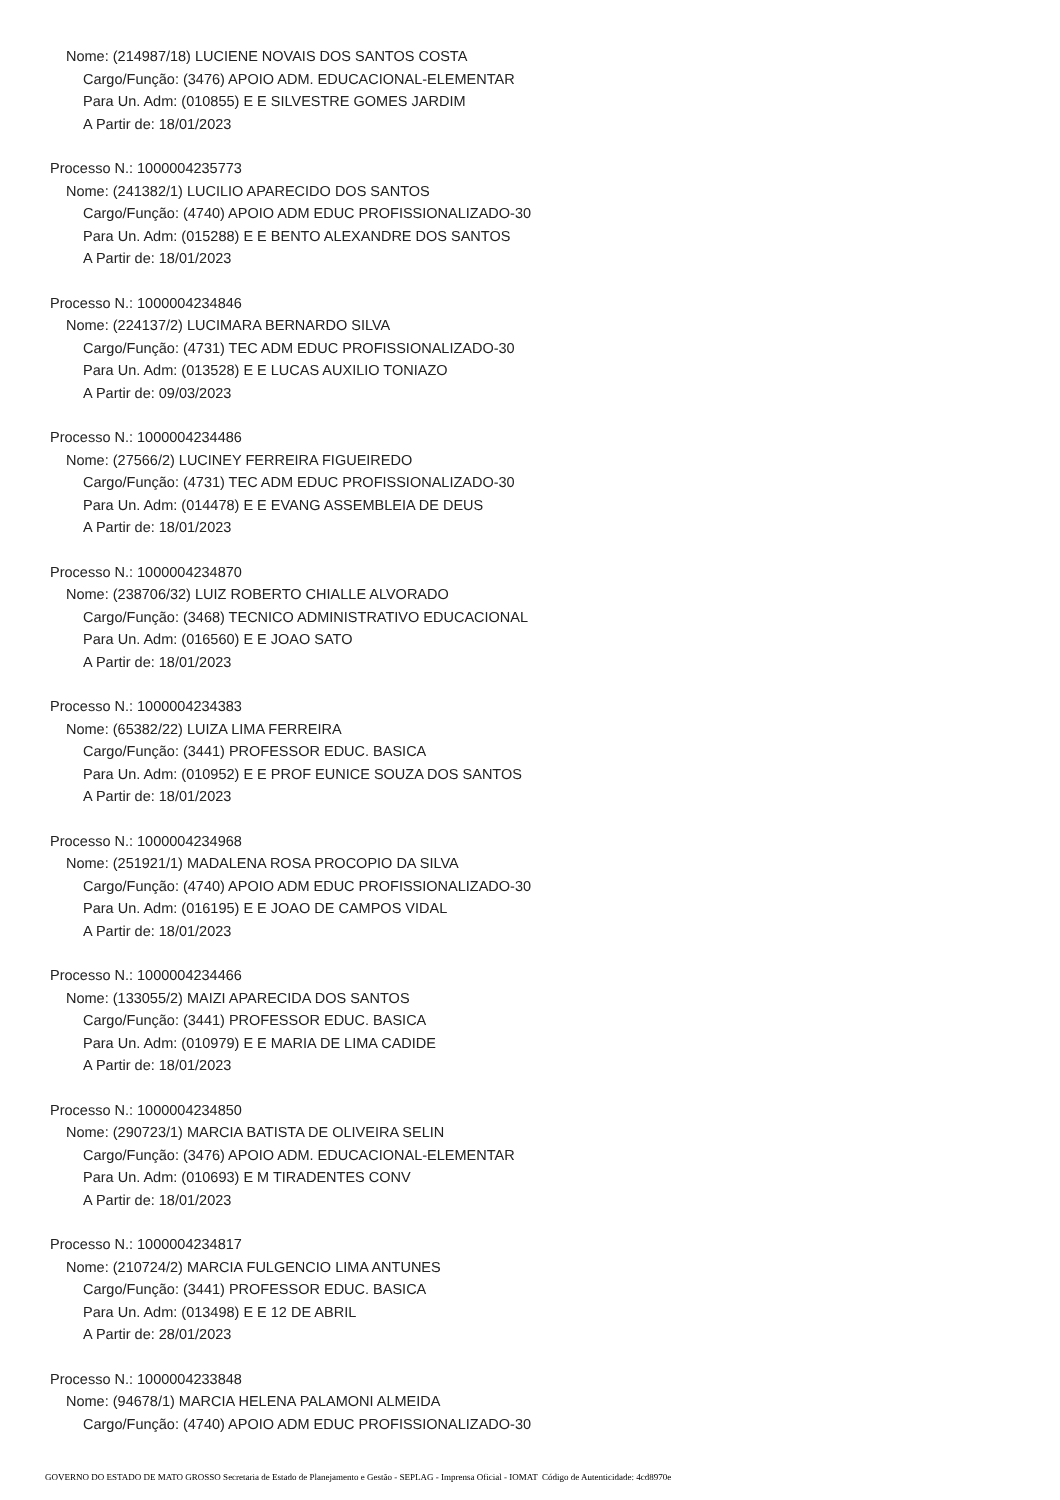Nome: (214987/18) LUCIENE NOVAIS DOS SANTOS COSTA
Cargo/Função: (3476) APOIO ADM. EDUCACIONAL-ELEMENTAR
Para Un. Adm: (010855) E E SILVESTRE GOMES JARDIM
A Partir de: 18/01/2023
Processo N.: 1000004235773
Nome: (241382/1) LUCILIO APARECIDO DOS SANTOS
Cargo/Função: (4740) APOIO ADM EDUC PROFISSIONALIZADO-30
Para Un. Adm: (015288) E E BENTO ALEXANDRE DOS SANTOS
A Partir de: 18/01/2023
Processo N.: 1000004234846
Nome: (224137/2) LUCIMARA BERNARDO SILVA
Cargo/Função: (4731) TEC ADM EDUC PROFISSIONALIZADO-30
Para Un. Adm: (013528) E E LUCAS AUXILIO TONIAZO
A Partir de: 09/03/2023
Processo N.: 1000004234486
Nome: (27566/2) LUCINEY FERREIRA FIGUEIREDO
Cargo/Função: (4731) TEC ADM EDUC PROFISSIONALIZADO-30
Para Un. Adm: (014478) E E EVANG ASSEMBLEIA DE DEUS
A Partir de: 18/01/2023
Processo N.: 1000004234870
Nome: (238706/32) LUIZ ROBERTO CHIALLE ALVORADO
Cargo/Função: (3468) TECNICO ADMINISTRATIVO EDUCACIONAL
Para Un. Adm: (016560) E E JOAO SATO
A Partir de: 18/01/2023
Processo N.: 1000004234383
Nome: (65382/22) LUIZA LIMA FERREIRA
Cargo/Função: (3441) PROFESSOR EDUC. BASICA
Para Un. Adm: (010952) E E PROF EUNICE SOUZA DOS SANTOS
A Partir de: 18/01/2023
Processo N.: 1000004234968
Nome: (251921/1) MADALENA ROSA PROCOPIO DA SILVA
Cargo/Função: (4740) APOIO ADM EDUC PROFISSIONALIZADO-30
Para Un. Adm: (016195) E E JOAO DE CAMPOS VIDAL
A Partir de: 18/01/2023
Processo N.: 1000004234466
Nome: (133055/2) MAIZI APARECIDA DOS SANTOS
Cargo/Função: (3441) PROFESSOR EDUC. BASICA
Para Un. Adm: (010979) E E MARIA DE LIMA CADIDE
A Partir de: 18/01/2023
Processo N.: 1000004234850
Nome: (290723/1) MARCIA BATISTA DE OLIVEIRA SELIN
Cargo/Função: (3476) APOIO ADM. EDUCACIONAL-ELEMENTAR
Para Un. Adm: (010693) E M TIRADENTES CONV
A Partir de: 18/01/2023
Processo N.: 1000004234817
Nome: (210724/2) MARCIA FULGENCIO LIMA ANTUNES
Cargo/Função: (3441) PROFESSOR EDUC. BASICA
Para Un. Adm: (013498) E E 12 DE ABRIL
A Partir de: 28/01/2023
Processo N.: 1000004233848
Nome: (94678/1) MARCIA HELENA PALAMONI ALMEIDA
Cargo/Função: (4740) APOIO ADM EDUC PROFISSIONALIZADO-30
GOVERNO DO ESTADO DE MATO GROSSO Secretaria de Estado de Planejamento e Gestão - SEPLAG - Imprensa Oficial - IOMAT Código de Autenticidade: 4cd8970e